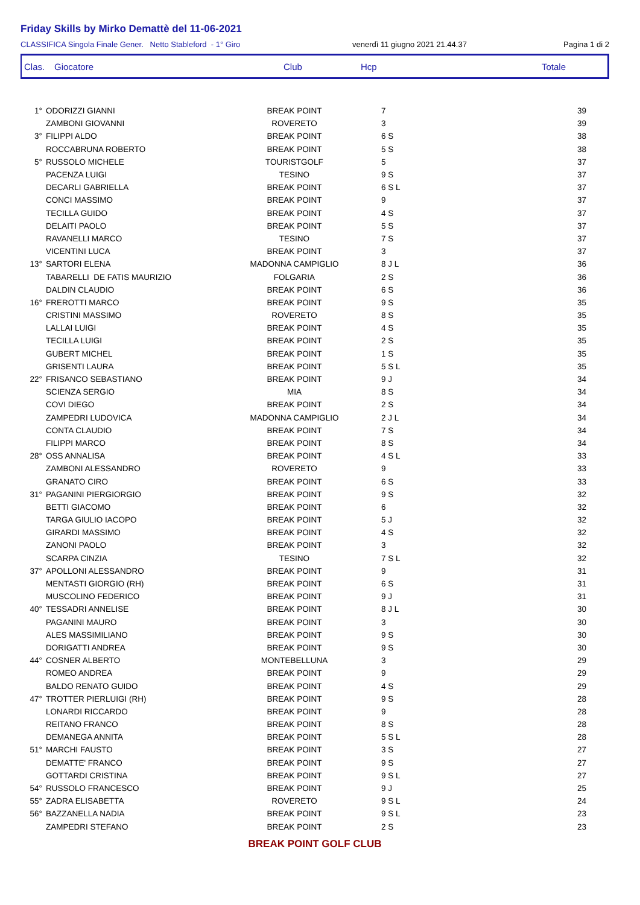Friday Skills by Mirko Demattè del 11-06-2021
CLASSIFICA Singola Finale Gener. Netto Stableford - 1° Giro venerdì 11 giugno 2021 21.44.37 Pagina 1 di 2
Clas. Giocatore Club Hcp Totale
| 1° | ODORIZZI GIANNI | BREAK POINT | 7 | 39 |
| | ZAMBONI GIOVANNI | ROVERETO | 3 | 39 |
| 3° | FILIPPI ALDO | BREAK POINT | 6 S | 38 |
| | ROCCABRUNA ROBERTO | BREAK POINT | 5 S | 38 |
| 5° | RUSSOLO MICHELE | TOURISTGOLF | 5 | 37 |
| | PACENZA LUIGI | TESINO | 9 S | 37 |
| | DECARLI GABRIELLA | BREAK POINT | 6 S L | 37 |
| | CONCI MASSIMO | BREAK POINT | 9 | 37 |
| | TECILLA GUIDO | BREAK POINT | 4 S | 37 |
| | DELAITI PAOLO | BREAK POINT | 5 S | 37 |
| | RAVANELLI MARCO | TESINO | 7 S | 37 |
| | VICENTINI LUCA | BREAK POINT | 3 | 37 |
| 13° | SARTORI ELENA | MADONNA CAMPIGLIO | 8 J L | 36 |
| | TABARELLI DE FATIS MAURIZIO | FOLGARIA | 2 S | 36 |
| | DALDIN CLAUDIO | BREAK POINT | 6 S | 36 |
| 16° | FREROTTI MARCO | BREAK POINT | 9 S | 35 |
| | CRISTINI MASSIMO | ROVERETO | 8 S | 35 |
| | LALLAI LUIGI | BREAK POINT | 4 S | 35 |
| | TECILLA LUIGI | BREAK POINT | 2 S | 35 |
| | GUBERT MICHEL | BREAK POINT | 1 S | 35 |
| | GRISENTI LAURA | BREAK POINT | 5 S L | 35 |
| 22° | FRISANCO SEBASTIANO | BREAK POINT | 9 J | 34 |
| | SCIENZA SERGIO | MIA | 8 S | 34 |
| | COVI DIEGO | BREAK POINT | 2 S | 34 |
| | ZAMPEDRI LUDOVICA | MADONNA CAMPIGLIO | 2 J L | 34 |
| | CONTA CLAUDIO | BREAK POINT | 7 S | 34 |
| | FILIPPI MARCO | BREAK POINT | 8 S | 34 |
| 28° | OSS ANNALISA | BREAK POINT | 4 S L | 33 |
| | ZAMBONI ALESSANDRO | ROVERETO | 9 | 33 |
| | GRANATO CIRO | BREAK POINT | 6 S | 33 |
| 31° | PAGANINI PIERGIORGIO | BREAK POINT | 9 S | 32 |
| | BETTI GIACOMO | BREAK POINT | 6 | 32 |
| | TARGA GIULIO IACOPO | BREAK POINT | 5 J | 32 |
| | GIRARDI MASSIMO | BREAK POINT | 4 S | 32 |
| | ZANONI PAOLO | BREAK POINT | 3 | 32 |
| | SCARPA CINZIA | TESINO | 7 S L | 32 |
| 37° | APOLLONI ALESSANDRO | BREAK POINT | 9 | 31 |
| | MENTASTI GIORGIO (RH) | BREAK POINT | 6 S | 31 |
| | MUSCOLINO FEDERICO | BREAK POINT | 9 J | 31 |
| 40° | TESSADRI ANNELISE | BREAK POINT | 8 J L | 30 |
| | PAGANINI MAURO | BREAK POINT | 3 | 30 |
| | ALES MASSIMILIANO | BREAK POINT | 9 S | 30 |
| | DORIGATTI ANDREA | BREAK POINT | 9 S | 30 |
| 44° | COSNER ALBERTO | MONTEBELLUNA | 3 | 29 |
| | ROMEO ANDREA | BREAK POINT | 9 | 29 |
| | BALDO RENATO GUIDO | BREAK POINT | 4 S | 29 |
| 47° | TROTTER PIERLUIGI (RH) | BREAK POINT | 9 S | 28 |
| | LONARDI RICCARDO | BREAK POINT | 9 | 28 |
| | REITANO FRANCO | BREAK POINT | 8 S | 28 |
| | DEMANEGA ANNITA | BREAK POINT | 5 S L | 28 |
| 51° | MARCHI FAUSTO | BREAK POINT | 3 S | 27 |
| | DEMATTE' FRANCO | BREAK POINT | 9 S | 27 |
| | GOTTARDI CRISTINA | BREAK POINT | 9 S L | 27 |
| 54° | RUSSOLO FRANCESCO | BREAK POINT | 9 J | 25 |
| 55° | ZADRA ELISABETTA | ROVERETO | 9 S L | 24 |
| 56° | BAZZANELLA NADIA | BREAK POINT | 9 S L | 23 |
| | ZAMPEDRI STEFANO | BREAK POINT | 2 S | 23 |
BREAK POINT GOLF CLUB